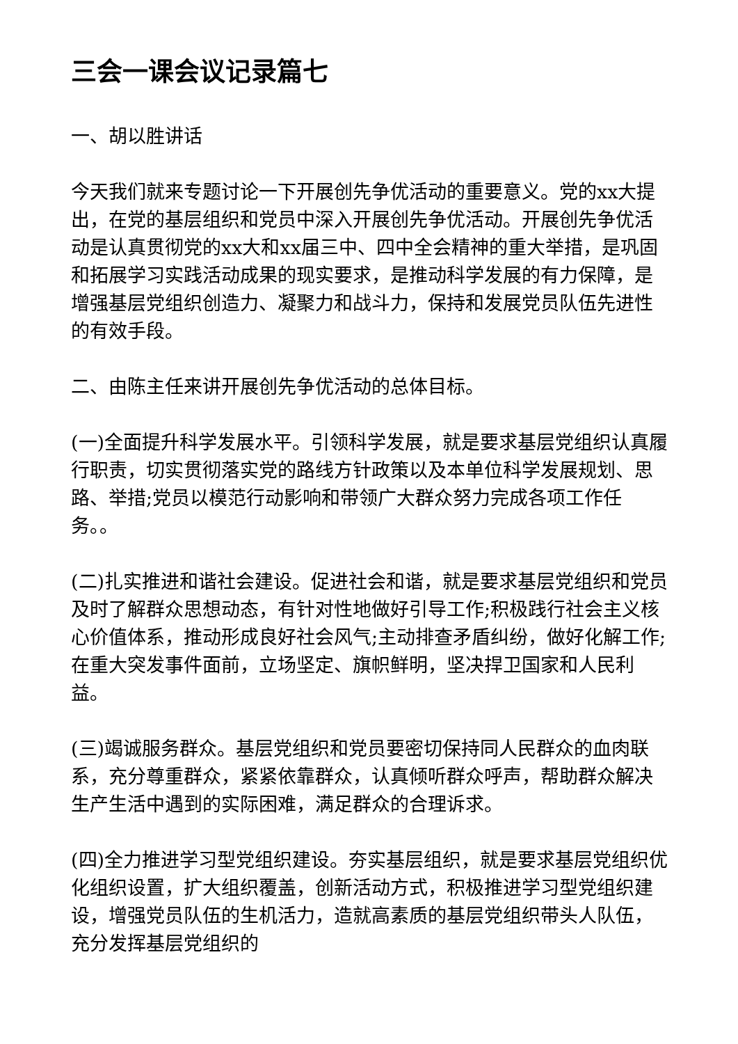三会一课会议记录篇七
一、胡以胜讲话
今天我们就来专题讨论一下开展创先争优活动的重要意义。党的xx大提出，在党的基层组织和党员中深入开展创先争优活动。开展创先争优活动是认真贯彻党的xx大和xx届三中、四中全会精神的重大举措，是巩固和拓展学习实践活动成果的现实要求，是推动科学发展的有力保障，是增强基层党组织创造力、凝聚力和战斗力，保持和发展党员队伍先进性的有效手段。
二、由陈主任来讲开展创先争优活动的总体目标。
(一)全面提升科学发展水平。引领科学发展，就是要求基层党组织认真履行职责，切实贯彻落实党的路线方针政策以及本单位科学发展规划、思路、举措;党员以模范行动影响和带领广大群众努力完成各项工作任务。。
(二)扎实推进和谐社会建设。促进社会和谐，就是要求基层党组织和党员及时了解群众思想动态，有针对性地做好引导工作;积极践行社会主义核心价值体系，推动形成良好社会风气;主动排查矛盾纠纷，做好化解工作;在重大突发事件面前，立场坚定、旗帜鲜明，坚决捍卫国家和人民利益。
(三)竭诚服务群众。基层党组织和党员要密切保持同人民群众的血肉联系，充分尊重群众，紧紧依靠群众，认真倾听群众呼声，帮助群众解决生产生活中遇到的实际困难，满足群众的合理诉求。
(四)全力推进学习型党组织建设。夯实基层组织，就是要求基层党组织优化组织设置，扩大组织覆盖，创新活动方式，积极推进学习型党组织建设，增强党员队伍的生机活力，造就高素质的基层党组织带头人队伍，充分发挥基层党组织的